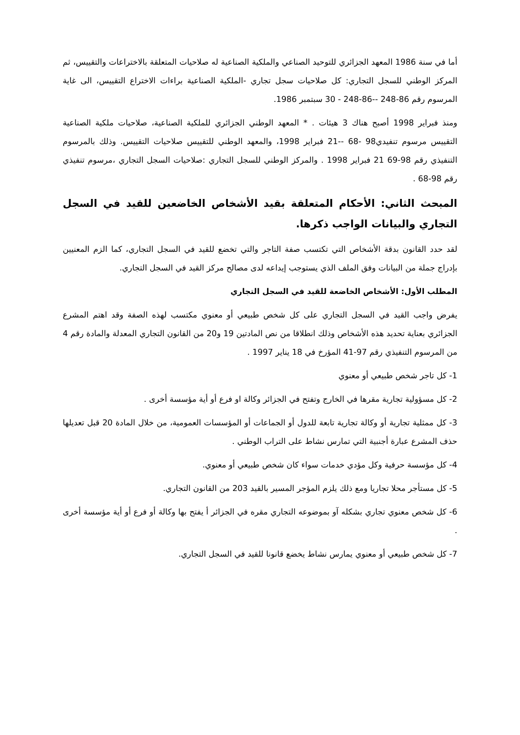أما في سنة 1986 المعهد الجزائري للتوحيد الصناعي والملكية الصناعية له صلاحيات المتعلقة بالاختراعات والتقييس، ثم المركز الوطني للسجل التجاري: كل صلاحيات سجل تجاري -الملكية الصناعية براءات الاختراع التقييس، الى غاية المرسوم رقم 86-248 --86-248 - 30 سبتمبر 1986.
ومنذ فبراير 1998 أصبح هناك 3 هيئات . * المعهد الوطني الجزائري للملكية الصناعية، صلاحيات ملكية الصناعية التقييس مرسوم تنفيدي98 -68 --21 فبراير 1998، والمعهد الوطني للتقييس صلاحيات التقييس. وذلك بالمرسوم التنفيذي رقم 98-69 21 فبراير 1998 . والمركز الوطني للسجل التجاري :صلاحيات السجل التجاري ،مرسوم تنفيذي رقم 98-68 .
المبحث الثاني: الأحكام المتعلقة بقيد الأشخاص الخاضعين للقيد في السجل التجاري والبيانات الواجب ذكرها.
لقد حدد القانون بدقة الأشخاص التي تكتسب صفة التاجر والتي تخضع للقيد في السجل التجاري، كما الزم المعنيين بإدراج جملة من البيانات وفق الملف الذي يستوجب إيداعه لدى مصالح مركز القيد في السجل التجاري.
المطلب الأول: الأشخاص الخاضعة للقيد في السجل التجاري
يفرض واجب القيد في السجل التجاري على كل شخص طبيعي أو معنوي مكتسب لهذه الصفة وقد اهتم المشرع الجزائري بعناية تحديد هذه الأشخاص وذلك انطلاقا من نص المادتين 19 و20 من القانون التجاري المعدلة والمادة رقم 4 من المرسوم التنفيذي رقم 97-41 المؤرخ في 18 يناير 1997 .
1- كل تاجر شخص طبيعي أو معنوي
2- كل مسؤولية تجارية مقرها في الخارج وتفتح في الجزائر وكالة او فرع أو أية مؤسسة أخرى .
3- كل ممثلية تجارية أو وكالة تجارية تابعة للدول أو الجماعات أو المؤسسات العمومية، من خلال المادة 20 قبل تعديلها حذف المشرع عبارة أجنبية التي تمارس نشاط على التراب الوطني .
4- كل مؤسسة حرفية وكل مؤدي خدمات سواء كان شخص طبيعي أو معنوي.
5- كل مستأجر محلا تجاريا ومع ذلك يلزم المؤجر المسير بالقيد 203 من القانون التجاري.
6- كل شخص معنوي تجاري بشكله آو بموضوعه التجاري مقره في الجزائر أ يفتح بها وكالة أو فرع أو أية مؤسسة أخرى .
7- كل شخص طبيعي أو معنوي يمارس نشاط يخضع قانونا للقيد في السجل التجاري.